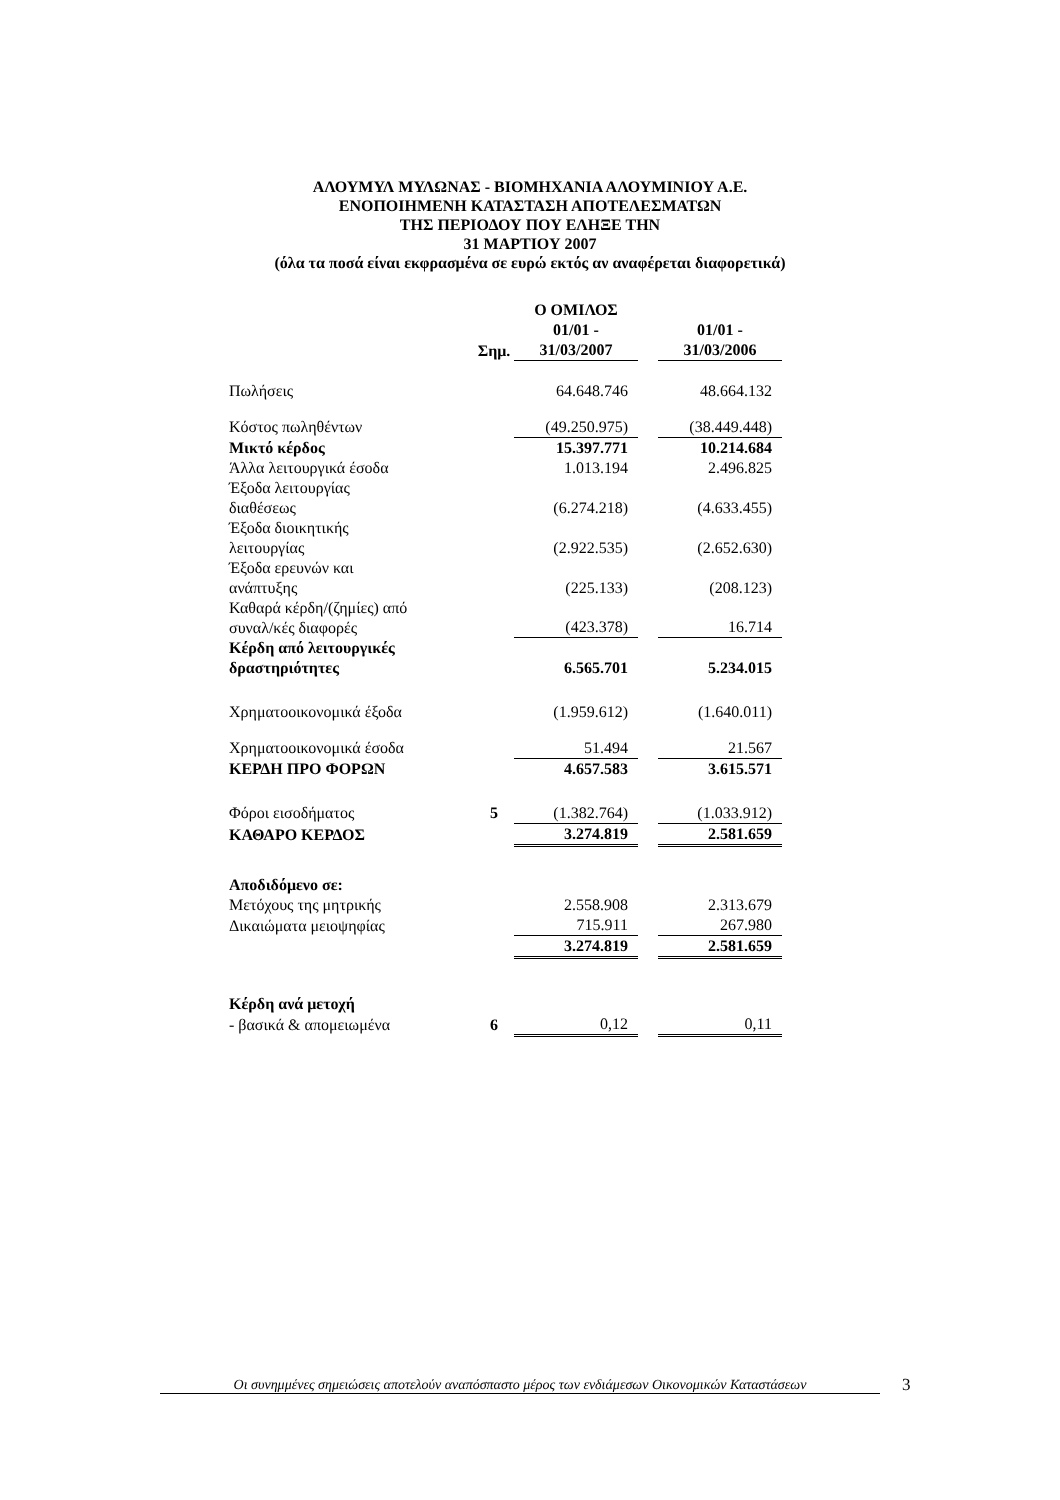ΑΛΟΥΜΥΛ ΜΥΛΩΝΑΣ - ΒΙΟΜΗΧΑΝΙΑ ΑΛΟΥΜΙΝΙΟΥ Α.Ε.
ΕΝΟΠΟΙΗΜΕΝΗ ΚΑΤΑΣΤΑΣΗ ΑΠΟΤΕΛΕΣΜΑΤΩΝ
ΤΗΣ ΠΕΡΙΟΔΟΥ ΠΟΥ ΕΛΗΞΕ ΤΗΝ
31 ΜΑΡΤΙΟΥ 2007
(όλα τα ποσά είναι εκφρασμένα σε ευρώ εκτός αν αναφέρεται διαφορετικά)
| | | Ο ΟΜΙΛΟΣ | | |
| --- | --- | --- | --- | --- |
| | | 01/01 - | | 01/01 - |
| | Σημ. | 31/03/2007 | | 31/03/2006 |
| Πωλήσεις | | 64.648.746 | | 48.664.132 |
| Κόστος πωληθέντων | | (49.250.975) | | (38.449.448) |
| Μικτό κέρδος | | 15.397.771 | | 10.214.684 |
| Άλλα λειτουργικά έσοδα | | 1.013.194 | | 2.496.825 |
| Έξοδα λειτουργίας διαθέσεως | | (6.274.218) | | (4.633.455) |
| Έξοδα διοικητικής λειτουργίας | | (2.922.535) | | (2.652.630) |
| Έξοδα ερευνών και ανάπτυξης | | (225.133) | | (208.123) |
| Καθαρά κέρδη/(ζημίες) από συναλ/κές διαφορές | | (423.378) | | 16.714 |
| Κέρδη από λειτουργικές δραστηριότητες | | 6.565.701 | | 5.234.015 |
| Χρηματοοικονομικά έξοδα | | (1.959.612) | | (1.640.011) |
| Χρηματοοικονομικά έσοδα | | 51.494 | | 21.567 |
| ΚΕΡΔΗ ΠΡΟ ΦΟΡΩΝ | | 4.657.583 | | 3.615.571 |
| Φόροι εισοδήματος | 5 | (1.382.764) | | (1.033.912) |
| ΚΑΘΑΡΟ ΚΕΡΔΟΣ | | 3.274.819 | | 2.581.659 |
| Αποδιδόμενο σε: | | | | |
| Μετόχους της μητρικής | | 2.558.908 | | 2.313.679 |
| Δικαιώματα μειοψηφίας | | 715.911 | | 267.980 |
| | | 3.274.819 | | 2.581.659 |
| Κέρδη ανά μετοχή | | | | |
| - βασικά & απομειωμένα | 6 | 0,12 | | 0,11 |
Οι συνημμένες σημειώσεις αποτελούν αναπόσπαστο μέρος των ενδιάμεσων Οικονομικών Καταστάσεων
3